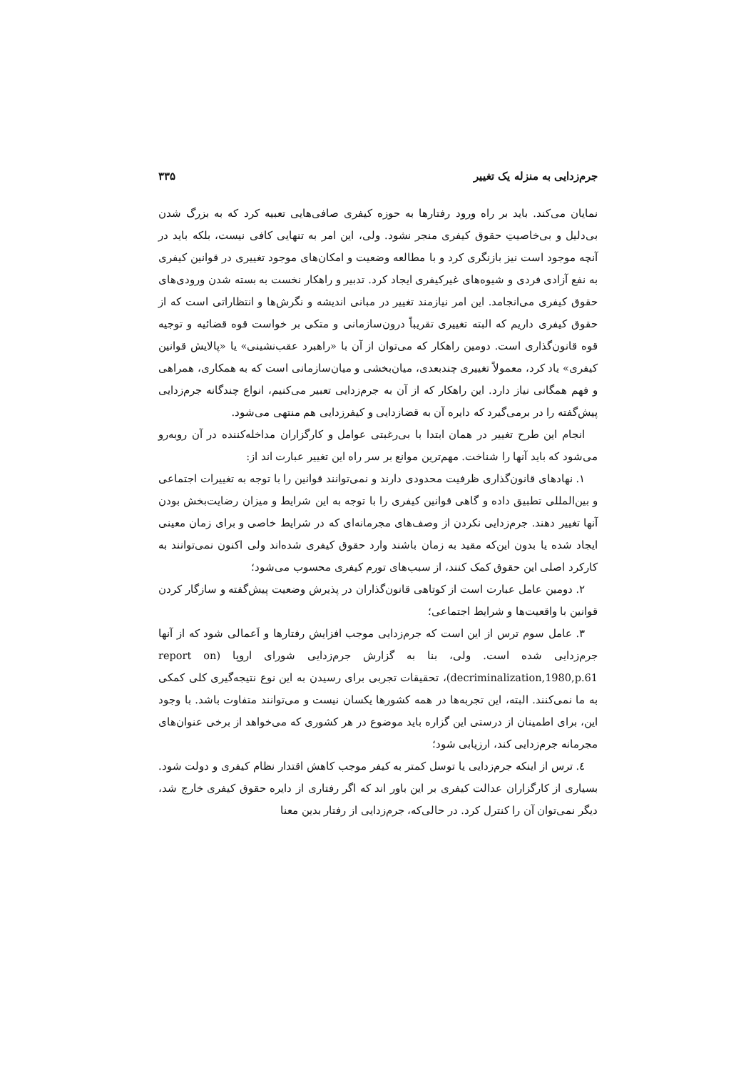جرم‌زدایی به منزله یک تغییر ۳۳۵
نمایان می‌کند. باید بر راه ورود رفتارها به حوزه کیفری صافی‌هایی تعبیه کرد که به بزرگ شدن بی‌دلیل و بی‌خاصیتِ حقوق کیفری منجر نشود. ولی، این امر به تنهایی کافی نیست، بلکه باید در آنچه موجود است نیز بازنگری کرد و با مطالعه وضعیت و امکان‌های موجود تغییری در قوانین کیفری به نفع آزادی فردی و شیوه‌های غیرکیفری ایجاد کرد. تدبیر و راهکار نخست به بسته شدن ورودی‌های حقوق کیفری می‌انجامد. این امر نیازمند تغییر در مبانی اندیشه و نگرش‌ها و انتظاراتی است که از حقوق کیفری داریم که البته تغییری تقریباً درون‌سازمانی و متکی بر خواست قوه قضائیه و توجیه قوه قانون‌گذاری است. دومین راهکار که می‌توان از آن با «راهبرد عقب‌نشینی» یا «پالایش قوانین کیفری» یاد کرد، معمولاً تغییری چندبعدی، میان‌بخشی و میان‌سازمانی است که به همکاری، همراهی و فهم همگانی نیاز دارد. این راهکار که از آن به جرم‌زدایی تعبیر می‌کنیم، انواع چندگانه جرم‌زدایی پیش‌گفته را در برمی‌گیرد که دایره آن به قضازدایی و کیفرزدایی هم منتهی می‌شود.
انجام این طرح تغییر در همان ابتدا با بی‌رغبتی عوامل و کارگزاران مداخله‌کننده در آن روبه‌رو می‌شود که باید آنها را شناخت. مهم‌ترین موانع بر سر راه این تغییر عبارت اند از:
۱. نهادهای قانون‌گذاری ظرفیت محدودی دارند و نمی‌توانند قوانین را با توجه به تغییرات اجتماعی و بین‌المللی تطبیق داده و گاهی قوانین کیفری را با توجه به این شرایط و میزان رضایت‌بخش بودن آنها تغییر دهند. جرم‌زدایی نکردن از وصف‌های مجرمانه‌ای که در شرایط خاصی و برای زمان معینی ایجاد شده یا بدون این‌که مقید به زمان باشند وارد حقوق کیفری شده‌اند ولی اکنون نمی‌توانند به کارکرد اصلی این حقوق کمک کنند، از سبب‌های تورم کیفری محسوب می‌شود؛
۲. دومین عامل عبارت است از کوتاهی قانون‌گذاران در پذیرش وضعیت پیش‌گفته و سازگار کردن قوانین با واقعیت‌ها و شرایط اجتماعی؛
۳. عامل سوم ترس از این است که جرم‌زدایی موجب افزایش رفتارها و اَعمالی شود که از آنها جرم‌زدایی شده است. ولی، بنا به گزارش جرم‌زدایی شورای اروپا (report on decriminalization,1980,p.61)، تحقیقات تجربی برای رسیدن به این نوع نتیجه‌گیری کلی کمکی به ما نمی‌کنند. البته، این تجربه‌ها در همه کشورها یکسان نیست و می‌توانند متفاوت باشد. با وجود این، برای اطمینان از درستی این گزاره باید موضوع در هر کشوری که می‌خواهد از برخی عنوان‌های مجرمانه جرم‌زدایی کند، ارزیابی شود؛
٤. ترس از اینکه جرم‌زدایی یا توسل کمتر به کیفر موجب کاهش اقتدار نظام کیفری و دولت شود. بسیاری از کارگزاران عدالت کیفری بر این باور اند که اگر رفتاری از دایره حقوق کیفری خارج شد، دیگر نمی‌توان آن را کنترل کرد. در حالی‌که، جرم‌زدایی از رفتار بدین معنا